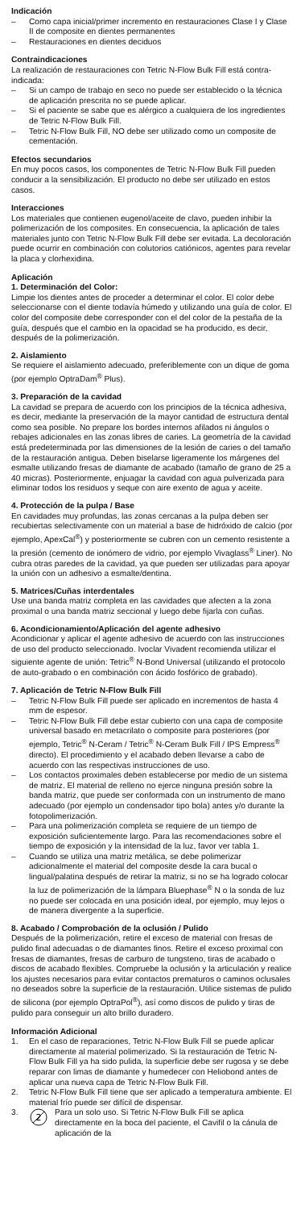Indicación
– Como capa inicial/primer incremento en restauraciones Clase I y Clase II de composite en dientes permanentes
– Restauraciones en dientes deciduos
Contraindicaciones
La realización de restauraciones con Tetric N-Flow Bulk Fill está contra-indicada:
– Si un campo de trabajo en seco no puede ser establecido o la técnica de aplicación prescrita no se puede aplicar.
– Si el paciente se sabe que es alérgico a cualquiera de los ingredientes de Tetric N-Flow Bulk Fill.
– Tetric N-Flow Bulk Fill, NO debe ser utilizado como un composite de cementación.
Efectos secundarios
En muy pocos casos, los componentes de Tetric N-Flow Bulk Fill pueden conducir a la sensibilización. El producto no debe ser utilizado en estos casos.
Interacciones
Los materiales que contienen eugenol/aceite de clavo, pueden inhibir la polimerización de los composites. En consecuencia, la aplicación de tales materiales junto con Tetric N-Flow Bulk Fill debe ser evitada. La decoloración puede ocurrir en combinación con colutorios catiónicos, agentes para revelar la placa y clorhexidina.
Aplicación
1. Determinación del Color:
Limpie los dientes antes de proceder a determinar el color. El color debe seleccionarse con el diente todavía húmedo y utilizando una guía de color. El color del composite debe corresponder con el del color de la pestaña de la guía, después que el cambio en la opacidad se ha producido, es decir, después de la polimerización.
2. Aislamiento
Se requiere el aislamiento adecuado, preferiblemente con un dique de goma (por ejemplo OptraDam<sup>®</sup> Plus).
3. Preparación de la cavidad
La cavidad se prepara de acuerdo con los principios de la técnica adhesiva, es decir, mediante la preservación de la mayor cantidad de estructura dental como sea posible. No prepare los bordes internos afilados ni ángulos o rebajes adicionales en las zonas libres de caries. La geometría de la cavidad está predeterminada por las dimensiones de la lesión de caries o del tamaño de la restauración antigua. Deben biselarse ligeramente los márgenes del esmalte utilizando fresas de diamante de acabado (tamaño de grano de 25 a 40 micras). Posteriormente, enjuagar la cavidad con agua pulverizada para eliminar todos los residuos y seque con aire exento de agua y aceite.
4. Protección de la pulpa / Base
En cavidades muy profundas, las zonas cercanas a la pulpa deben ser recubiertas selectivamente con un material a base de hidróxido de calcio (por ejemplo, ApexCal<sup>®</sup>) y posteriormente se cubren con un cemento resistente a la presión (cemento de ionómero de vidrio, por ejemplo Vivaglass<sup>®</sup> Liner). No cubra otras paredes de la cavidad, ya que pueden ser utilizadas para apoyar la unión con un adhesivo a esmalte/dentina.
5. Matrices/Cuñas interdentales
Use una banda matriz completa en las cavidades que afecten a la zona proximal o una banda matriz seccional y luego debe fijarla con cuñas.
6. Acondicionamiento/Aplicación del agente adhesivo
Acondicionar y aplicar el agente adhesivo de acuerdo con las instrucciones de uso del producto seleccionado. Ivoclar Vivadent recomienda utilizar el siguiente agente de unión: Tetric<sup>®</sup> N-Bond Universal (utilizando el protocolo de auto-grabado o en combinación con ácido fosfórico de grabado).
7. Aplicación de Tetric N-Flow Bulk Fill
– Tetric N-Flow Bulk Fill puede ser aplicado en incrementos de hasta 4 mm de espesor.
– Tetric N-Flow Bulk Fill debe estar cubierto con una capa de composite universal basado en metacrilato o composite para posteriores (por ejemplo, Tetric<sup>®</sup> N-Ceram / Tetric<sup>®</sup> N-Ceram Bulk Fill / IPS Empress<sup>®</sup> directo). El procedimiento y el acabado deben llevarse a cabo de acuerdo con las respectivas instrucciones de uso.
– Los contactos proximales deben establecerse por medio de un sistema de matriz. El material de relleno no ejerce ninguna presión sobre la banda matriz, que puede ser conformada con un instrumento de mano adecuado (por ejemplo un condensador tipo bola) antes y/o durante la fotopolimerización.
– Para una polimerización completa se requiere de un tiempo de exposición suficientemente largo. Para las recomendaciones sobre el tiempo de exposición y la intensidad de la luz, favor ver tabla 1.
– Cuando se utiliza una matriz metálica, se debe polimerizar adicionalmente el material del composite desde la cara bucal o lingual/palatina después de retirar la matriz, si no se ha logrado colocar la luz de polimerización de la lámpara Bluephase<sup>®</sup> N o la sonda de luz no puede ser colocada en una posición ideal, por ejemplo, muy lejos o de manera divergente a la superficie.
8. Acabado / Comprobación de la oclusión / Pulido
Después de la polimerización, retire el exceso de material con fresas de pulido final adecuadas o de diamantes finos. Retire el exceso proximal con fresas de diamantes, fresas de carburo de tungsteno, tiras de acabado o discos de acabado flexibles. Compruebe la oclusión y la articulación y realice los ajustes necesarios para evitar contactos prematuros o caminos oclusales no deseados sobre la superficie de la restauración. Utilice sistemas de pulido de silicona (por ejemplo OptraPol<sup>®</sup>), así como discos de pulido y tiras de pulido para conseguir un alto brillo duradero.
Información Adicional
1. En el caso de reparaciones, Tetric N-Flow Bulk Fill se puede aplicar directamente al material polimerizado. Si la restauración de Tetric N-Flow Bulk Fill ya ha sido pulida, la superficie debe ser rugosa y se debe reparar con limas de diamante y humedecer con Heliobond antes de aplicar una nueva capa de Tetric N-Flow Bulk Fill.
2. Tetric N-Flow Bulk Fill tiene que ser aplicado a temperatura ambiente. El material frío puede ser difícil de dispensar.
3.
2
Para un solo uso. Si Tetric N-Flow Bulk Fill se aplica directamente en la boca del paciente, el Cavifil o la cánula de aplicación de la